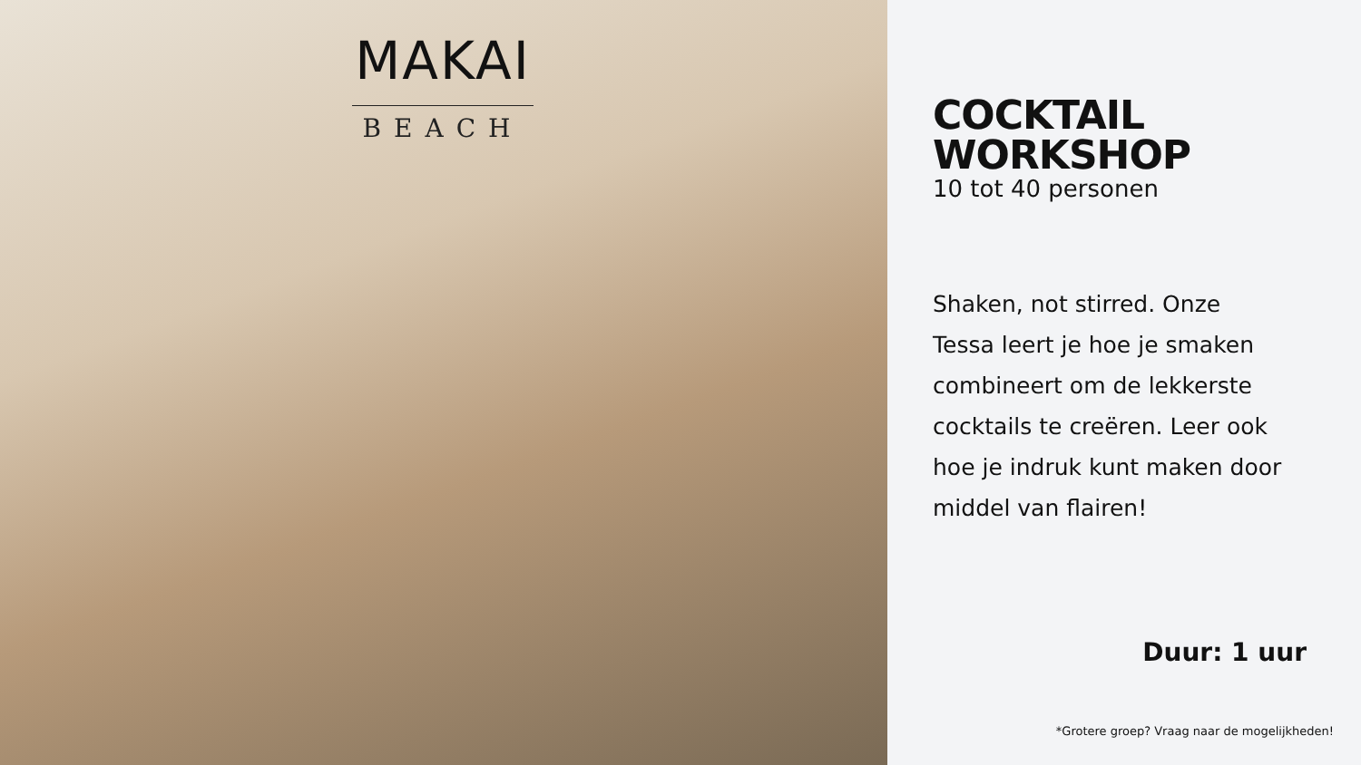MAKAI
BEACH
COCKTAIL WORKSHOP
10 tot 40 personen
Shaken, not stirred. Onze Tessa leert je hoe je smaken combineert om de lekkerste cocktails te creëren. Leer ook hoe je indruk kunt maken door middel van flairen!
Duur: 1 uur
*Grotere groep? Vraag naar de mogelijkheden!